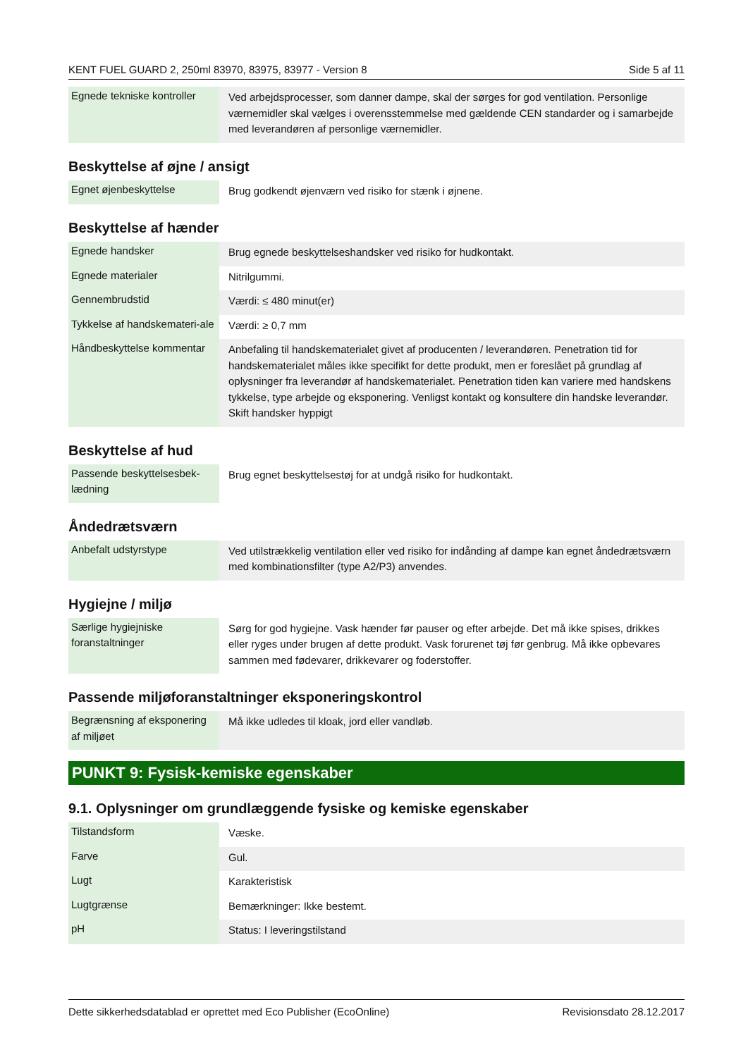KENT FUEL GUARD 2, 250ml 83970, 83975, 83977 - Version 8 Side 5 af 11
| Egnede tekniske kontroller | Ved arbejdsprocesser, som danner dampe, skal der sørges for god ventilation. Personlige værnemidler skal vælges i overensstemmelse med gældende CEN standarder og i samarbejde med leverandøren af personlige værnemidler. |
Beskyttelse af øjne / ansigt
| Egnet øjenbeskyttelse | Brug godkendt øjenværn ved risiko for stænk i øjnene. |
Beskyttelse af hænder
| Egnede handsker | Brug egnede beskyttelseshandsker ved risiko for hudkontakt. |
| Egnede materialer | Nitrilgummi. |
| Gennembrudstid | Værdi: ≤ 480 minut(er) |
| Tykkelse af handskemateri-ale | Værdi: ≥ 0,7 mm |
| Håndbeskyttelse kommentar | Anbefaling til handskematerialet givet af producenten / leverandøren. Penetration tid for handskematerialet måles ikke specifikt for dette produkt, men er foreslået på grundlag af oplysninger fra leverandør af handskematerialet. Penetration tiden kan variere med handskens tykkelse, type arbejde og eksponering. Venligst kontakt og konsultere din handske leverandør. Skift handsker hyppigt |
Beskyttelse af hud
| Passende beskyttelsesbek-lædning | Brug egnet beskyttelsestøj for at undgå risiko for hudkontakt. |
Åndedrætsværn
| Anbefalt udstyrstype | Ved utilstrækkelig ventilation eller ved risiko for indånding af dampe kan egnet åndedrætsværn med kombinationsfilter (type A2/P3) anvendes. |
Hygiejne / miljø
| Særlige hygiejniske foranstaltninger | Sørg for god hygiejne. Vask hænder før pauser og efter arbejde. Det må ikke spises, drikkes eller ryges under brugen af dette produkt. Vask forurenet tøj før genbrug. Må ikke opbevares sammen med fødevarer, drikkevarer og foderstoffer. |
Passende miljøforanstaltninger eksponeringskontrol
| Begrænsning af eksponering af miljøet | Må ikke udledes til kloak, jord eller vandløb. |
PUNKT 9: Fysisk-kemiske egenskaber
9.1. Oplysninger om grundlæggende fysiske og kemiske egenskaber
| Tilstandsform | Væske. |
| Farve | Gul. |
| Lugt | Karakteristisk |
| Lugtgrænse | Bemærkninger: Ikke bestemt. |
| pH | Status: I leveringstilstand |
Dette sikkerhedsdatablad er oprettet med Eco Publisher (EcoOnline) Revisionsdato 28.12.2017